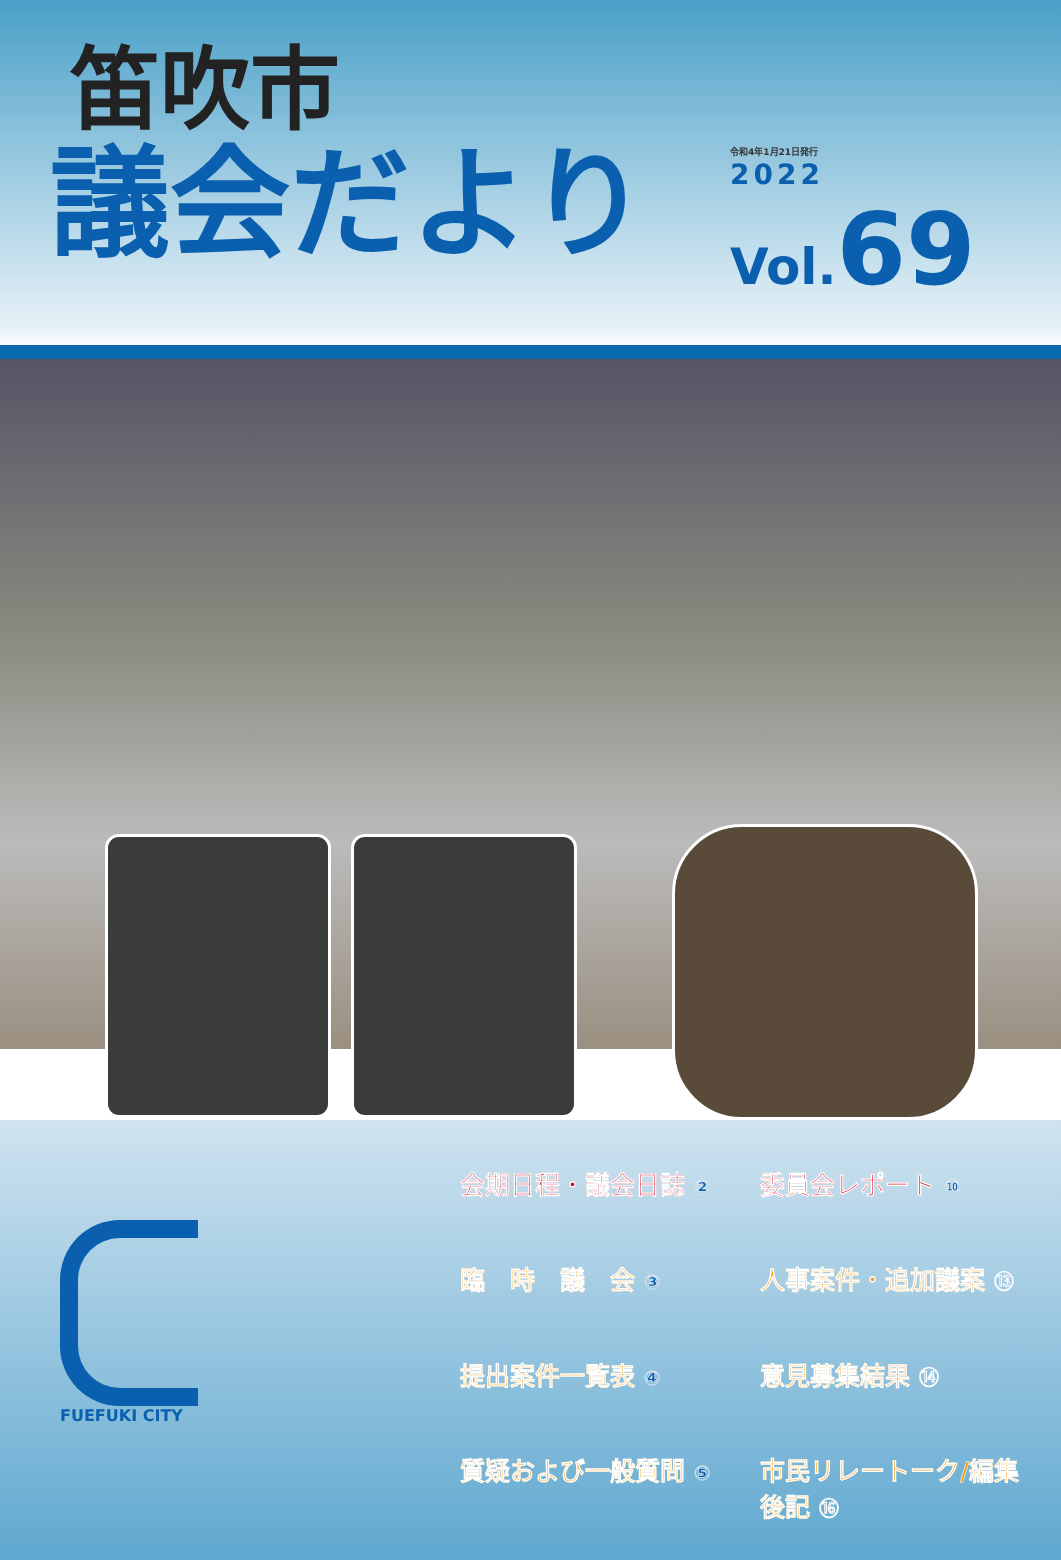笛吹市
議会だより
令和4年1月21日発行
2022
Vol.69
FUEFUKI CITY
会期日程・議会日誌 ②
委員会レポート ⑩
臨　時　議　会 ③
人事案件・追加議案 ⑬
提出案件一覧表 ④
意見募集結果 ⑭
質疑および一般質問 ⑤
市民リレートーク/編集後記 ⑯